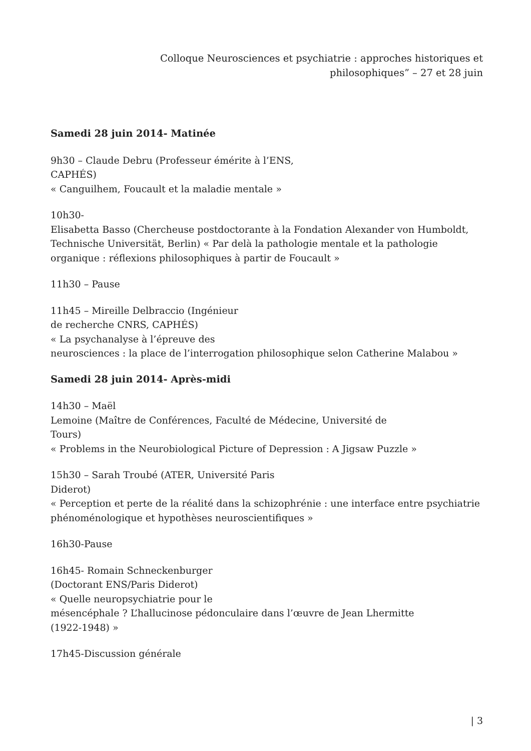Colloque Neurosciences et psychiatrie : approches historiques et
philosophiques” – 27 et 28 juin
Samedi 28 juin 2014- Matinée
9h30 – Claude Debru (Professeur émérite à l’ENS,
CAPHÉS)
« Canguilhem, Foucault et la maladie mentale »
10h30-
Elisabetta Basso (Chercheuse postdoctorante à la Fondation Alexander von Humboldt, Technische Universität, Berlin) « Par delà la pathologie mentale et la pathologie organique : réflexions philosophiques à partir de Foucault »
11h30 – Pause
11h45 – Mireille Delbraccio (Ingénieur
de recherche CNRS, CAPHÉS)
« La psychanalyse à l’épreuve des
neurosciences : la place de l’interrogation philosophique selon Catherine Malabou »
Samedi 28 juin 2014- Après-midi
14h30 – Maël
Lemoine (Maître de Conférences, Faculté de Médecine, Université de
Tours)
« Problems in the Neurobiological Picture of Depression : A Jigsaw Puzzle »
15h30 – Sarah Troubé (ATER, Université Paris
Diderot)
« Perception et perte de la réalité dans la schizophrénie : une interface entre psychiatrie phénoménologique et hypothèses neuroscientifiques »
16h30-Pause
16h45- Romain Schneckenburger
(Doctorant ENS/Paris Diderot)
« Quelle neuropsychiatrie pour le
mésencéphale ? L’hallucinose pédonculaire dans l’œuvre de Jean Lhermitte
(1922-1948) »
17h45-Discussion générale
| 3